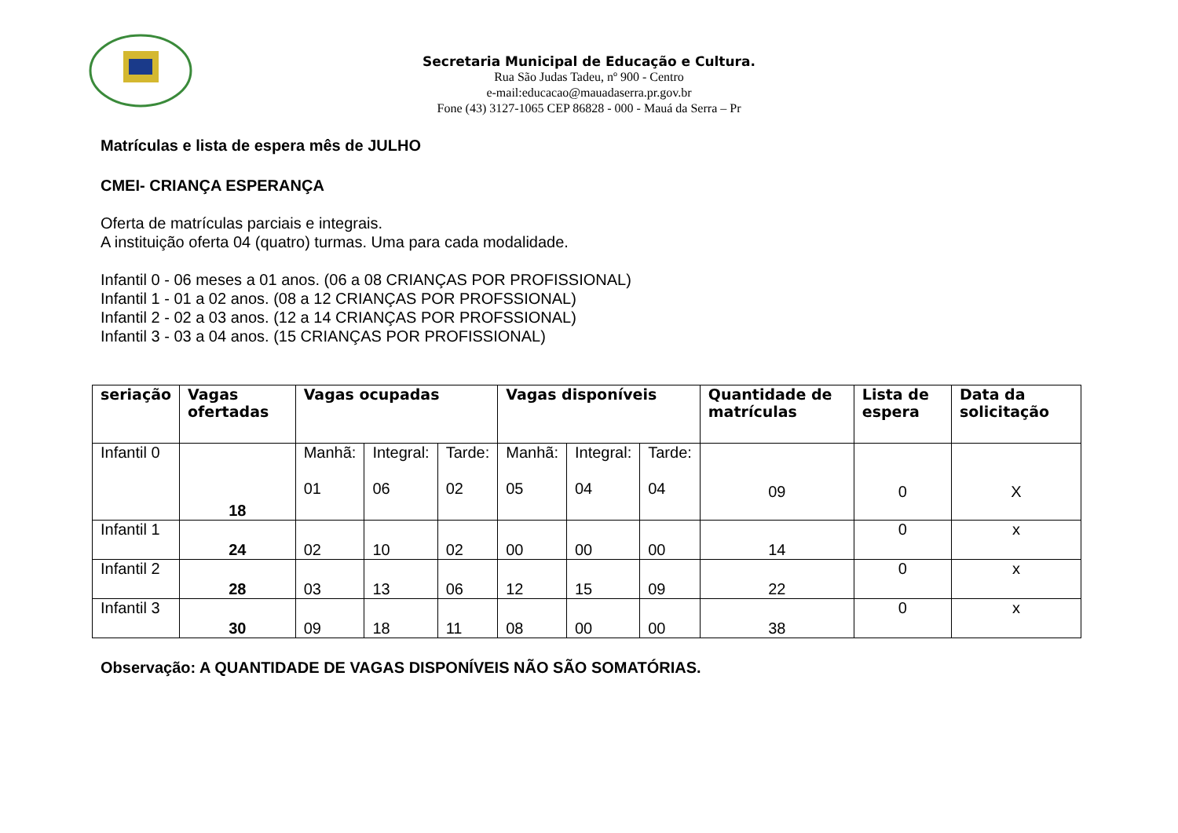Secretaria Municipal de Educação e Cultura.
Rua São Judas Tadeu, nº 900 - Centro
e-mail:educacao@mauadaserra.pr.gov.br
Fone (43) 3127-1065 CEP 86828 - 000 - Mauá da Serra – Pr
Matrículas e lista de espera mês de JULHO
CMEI- CRIANÇA ESPERANÇA
Oferta de matrículas parciais e integrais.
A instituição oferta 04 (quatro) turmas. Uma para cada modalidade.
Infantil 0 - 06 meses a 01 anos. (06 a 08 CRIANÇAS POR PROFISSIONAL)
Infantil 1 - 01 a 02 anos. (08 a 12 CRIANÇAS POR PROFSSIONAL)
Infantil 2 - 02 a 03 anos. (12 a 14 CRIANÇAS POR PROFSSIONAL)
Infantil 3 - 03 a 04 anos. (15 CRIANÇAS POR PROFISSIONAL)
| seriação | Vagas ofertadas | Vagas ocupadas | | | Vagas disponíveis | | | Quantidade de matrículas | Lista de espera | Data da solicitação |
| --- | --- | --- | --- | --- | --- | --- | --- | --- | --- | --- |
| Infantil 0 | 18 | Manhã: 01 | Integral: 06 | Tarde: 02 | Manhã: 05 | Integral: 04 | Tarde: 04 | 09 | 0 | X |
| Infantil 1 | 24 | 02 | 10 | 02 | 00 | 00 | 00 | 14 | 0 | x |
| Infantil 2 | 28 | 03 | 13 | 06 | 12 | 15 | 09 | 22 | 0 | x |
| Infantil 3 | 30 | 09 | 18 | 11 | 08 | 00 | 00 | 38 | 0 | x |
Observação: A QUANTIDADE DE VAGAS DISPONÍVEIS NÃO SÃO SOMATÓRIAS.